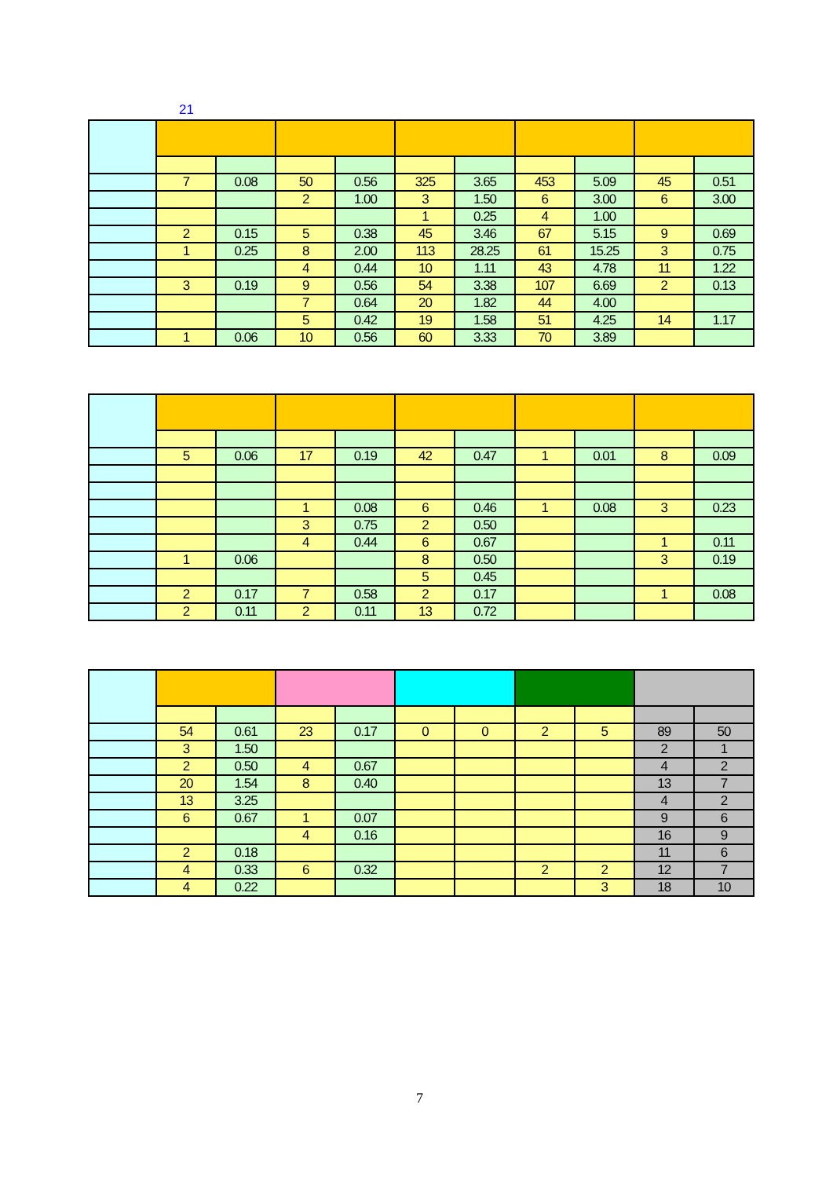21
| | 7 | 0.08 | 50 | 0.56 | 325 | 3.65 | 453 | 5.09 | 45 | 0.51 |
| | | | 2 | 1.00 | 3 | 1.50 | 6 | 3.00 | 6 | 3.00 |
| | | | | | 1 | 0.25 | 4 | 1.00 | | |
| | 2 | 0.15 | 5 | 0.38 | 45 | 3.46 | 67 | 5.15 | 9 | 0.69 |
| | 1 | 0.25 | 8 | 2.00 | 113 | 28.25 | 61 | 15.25 | 3 | 0.75 |
| | | | 4 | 0.44 | 10 | 1.11 | 43 | 4.78 | 11 | 1.22 |
| | 3 | 0.19 | 9 | 0.56 | 54 | 3.38 | 107 | 6.69 | 2 | 0.13 |
| | | | 7 | 0.64 | 20 | 1.82 | 44 | 4.00 | | |
| | | | 5 | 0.42 | 19 | 1.58 | 51 | 4.25 | 14 | 1.17 |
| | 1 | 0.06 | 10 | 0.56 | 60 | 3.33 | 70 | 3.89 | | |
| | 5 | 0.06 | 17 | 0.19 | 42 | 0.47 | 1 | 0.01 | 8 | 0.09 |
| | | | 1 | 0.08 | 6 | 0.46 | 1 | 0.08 | 3 | 0.23 |
| | | | 3 | 0.75 | 2 | 0.50 | | | | |
| | | | 4 | 0.44 | 6 | 0.67 | | | 1 | 0.11 |
| | 1 | 0.06 | | | 8 | 0.50 | | | 3 | 0.19 |
| | | | | | 5 | 0.45 | | | | |
| | 2 | 0.17 | 7 | 0.58 | 2 | 0.17 | | | 1 | 0.08 |
| | 2 | 0.11 | 2 | 0.11 | 13 | 0.72 | | | | |
| | 54 | 0.61 | 23 | 0.17 | 0 | 0 | 2 | 5 | 89 | 50 |
| | 3 | 1.50 | | | | | | | 2 | 1 |
| | 2 | 0.50 | 4 | 0.67 | | | | | 4 | 2 |
| | 20 | 1.54 | 8 | 0.40 | | | | | 13 | 7 |
| | 13 | 3.25 | | | | | | | 4 | 2 |
| | 6 | 0.67 | 1 | 0.07 | | | | | 9 | 6 |
| | | | 4 | 0.16 | | | | | 16 | 9 |
| | 2 | 0.18 | | | | | | | 11 | 6 |
| | 4 | 0.33 | 6 | 0.32 | | | 2 | 2 | 12 | 7 |
| | 4 | 0.22 | | | | | | 3 | 18 | 10 |
7